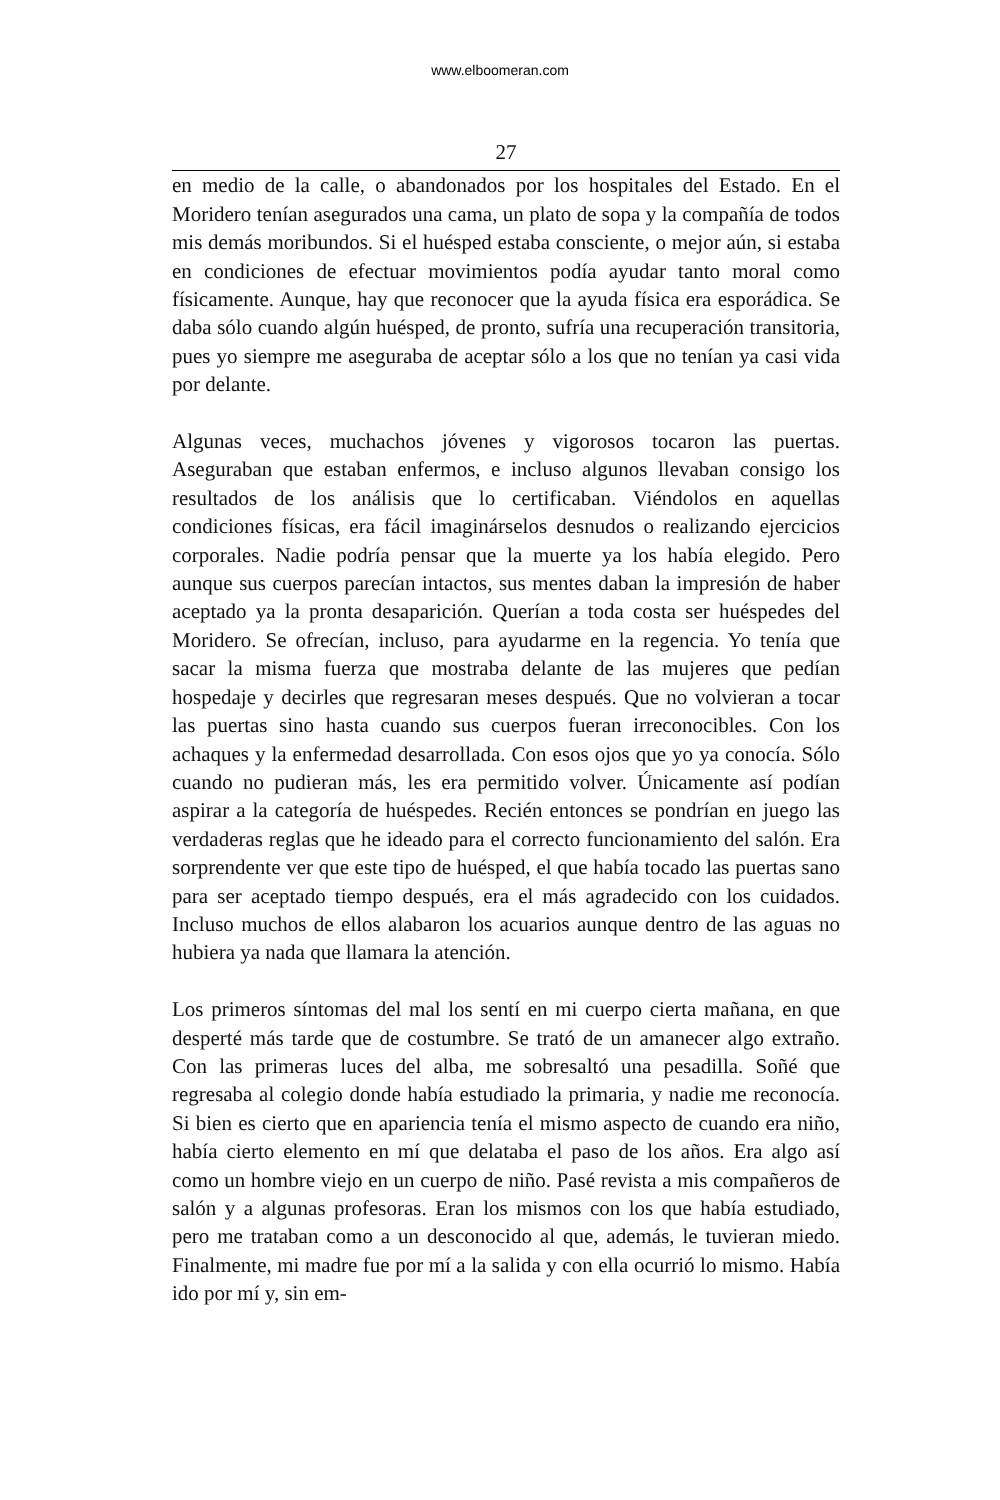www.elboomeran.com
27
en medio de la calle, o abandonados por los hospitales del Estado. En el Moridero tenían asegurados una cama, un plato de sopa y la compañía de todos mis demás moribundos. Si el huésped estaba consciente, o mejor aún, si estaba en condiciones de efectuar movimientos podía ayudar tanto moral como físicamente. Aunque, hay que reconocer que la ayuda física era esporádica. Se daba sólo cuando algún huésped, de pronto, sufría una recuperación transitoria, pues yo siempre me aseguraba de aceptar sólo a los que no tenían ya casi vida por delante.
Algunas veces, muchachos jóvenes y vigorosos tocaron las puertas. Aseguraban que estaban enfermos, e incluso algunos llevaban consigo los resultados de los análisis que lo certificaban. Viéndolos en aquellas condiciones físicas, era fácil imaginárselos desnudos o realizando ejercicios corporales. Nadie podría pensar que la muerte ya los había elegido. Pero aunque sus cuerpos parecían intactos, sus mentes daban la impresión de haber aceptado ya la pronta desaparición. Querían a toda costa ser huéspedes del Moridero. Se ofrecían, incluso, para ayudarme en la regencia. Yo tenía que sacar la misma fuerza que mostraba delante de las mujeres que pedían hospedaje y decirles que regresaran meses después. Que no volvieran a tocar las puertas sino hasta cuando sus cuerpos fueran irreconocibles. Con los achaques y la enfermedad desarrollada. Con esos ojos que yo ya conocía. Sólo cuando no pudieran más, les era permitido volver. Únicamente así podían aspirar a la categoría de huéspedes. Recién entonces se pondrían en juego las verdaderas reglas que he ideado para el correcto funcionamiento del salón. Era sorprendente ver que este tipo de huésped, el que había tocado las puertas sano para ser aceptado tiempo después, era el más agradecido con los cuidados. Incluso muchos de ellos alabaron los acuarios aunque dentro de las aguas no hubiera ya nada que llamara la atención.
Los primeros síntomas del mal los sentí en mi cuerpo cierta mañana, en que desperté más tarde que de costumbre. Se trató de un amanecer algo extraño. Con las primeras luces del alba, me sobresaltó una pesadilla. Soñé que regresaba al colegio donde había estudiado la primaria, y nadie me reconocía. Si bien es cierto que en apariencia tenía el mismo aspecto de cuando era niño, había cierto elemento en mí que delataba el paso de los años. Era algo así como un hombre viejo en un cuerpo de niño. Pasé revista a mis compañeros de salón y a algunas profesoras. Eran los mismos con los que había estudiado, pero me trataban como a un desconocido al que, además, le tuvieran miedo. Finalmente, mi madre fue por mí a la salida y con ella ocurrió lo mismo. Había ido por mí y, sin em-